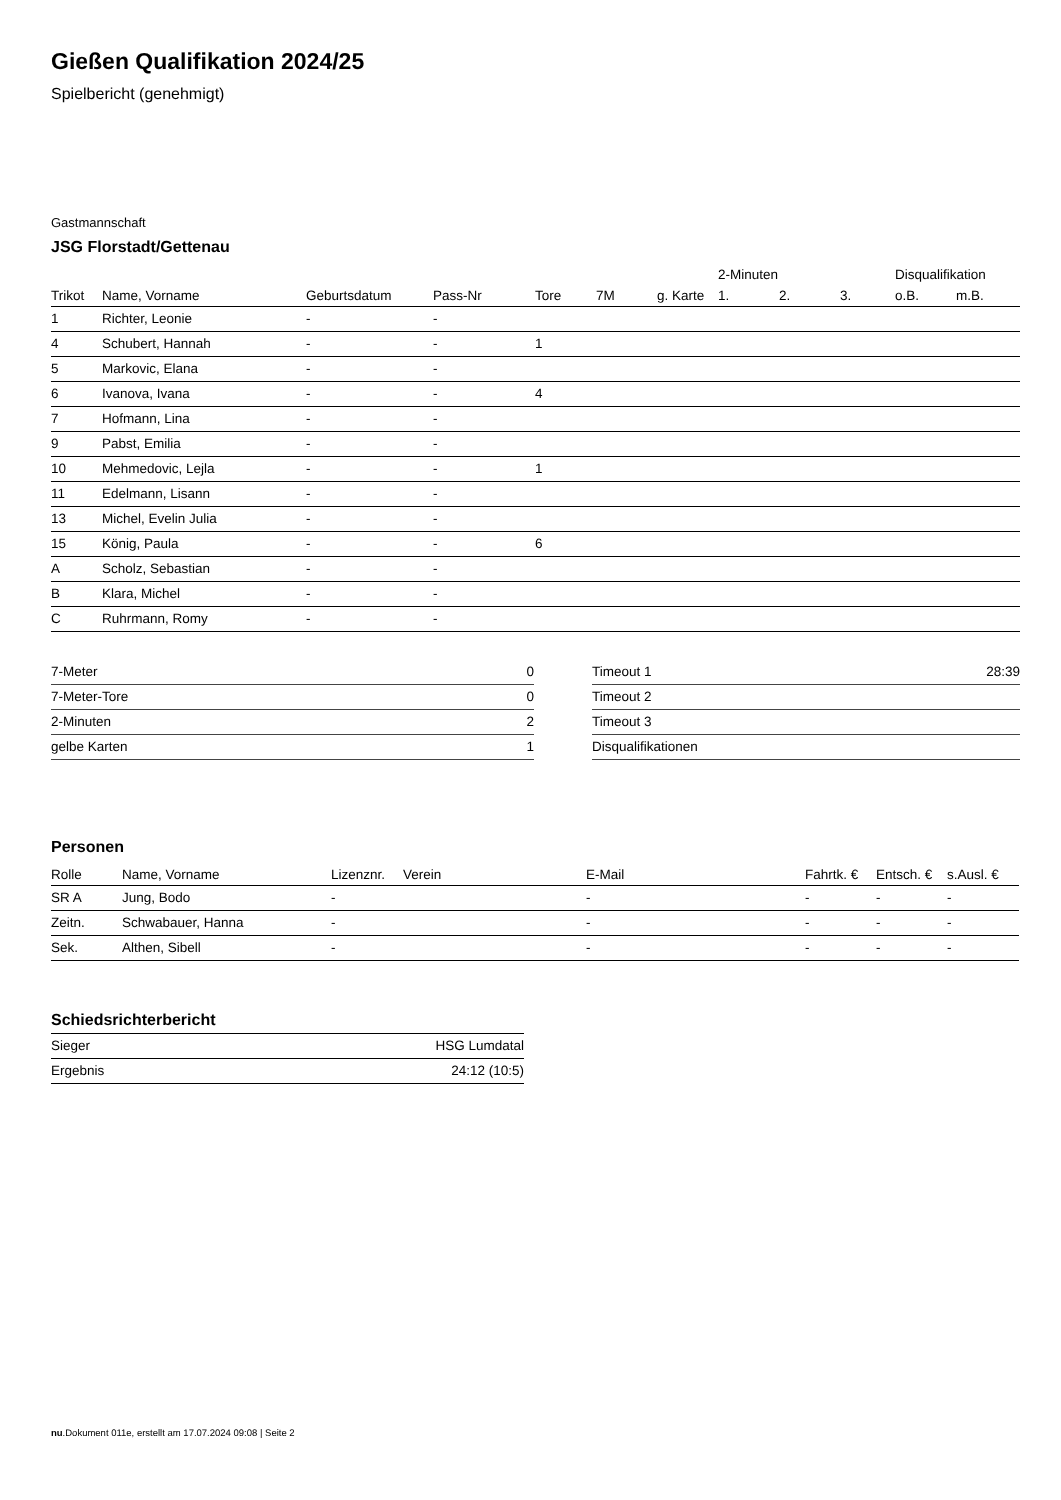Gießen Qualifikation 2024/25
Spielbericht (genehmigt)
Gastmannschaft
JSG Florstadt/Gettenau
| | | | | | | | 2-Minuten | | | Disqualifikation | |
| --- | --- | --- | --- | --- | --- | --- | --- | --- | --- | --- | --- |
| Trikot | Name, Vorname | Geburtsdatum | Pass-Nr | Tore | 7M | g. Karte | 1. | 2. | 3. | o.B. | m.B. |
| 1 | Richter, Leonie | - | - | | | | | | | | |
| 4 | Schubert, Hannah | - | - | 1 | | | | | | | |
| 5 | Markovic, Elana | - | - | | | | | | | | |
| 6 | Ivanova, Ivana | - | - | 4 | | | | | | | |
| 7 | Hofmann, Lina | - | - | | | | | | | | |
| 9 | Pabst, Emilia | - | - | | | | | | | | |
| 10 | Mehmedovic, Lejla | - | - | 1 | | | | | | | |
| 11 | Edelmann, Lisann | - | - | | | | | | | | |
| 13 | Michel, Evelin Julia | - | - | | | | | | | | |
| 15 | König, Paula | - | - | 6 | | | | | | | |
| A | Scholz, Sebastian | - | - | | | | | | | | |
| B | Klara, Michel | - | - | | | | | | | | |
| C | Ruhrmann, Romy | - | - | | | | | | | | |
| 7-Meter | 0 |
| 7-Meter-Tore | 0 |
| 2-Minuten | 2 |
| gelbe Karten | 1 |
| Timeout 1 | 28:39 |
| Timeout 2 | |
| Timeout 3 | |
| Disqualifikationen | |
Personen
| Rolle | Name, Vorname | Lizenznr. | Verein | E-Mail | Fahrtk. € | Entsch. € | s.Ausl. € |
| --- | --- | --- | --- | --- | --- | --- | --- |
| SR A | Jung, Bodo | - | | - | - | - | - |
| Zeitn. | Schwabauer, Hanna | - | | - | - | - | - |
| Sek. | Althen, Sibell | - | | - | - | - | - |
Schiedsrichterbericht
| Sieger | HSG Lumdatal |
| Ergebnis | 24:12 (10:5) |
nu.Dokument 011e, erstellt am 17.07.2024 09:08 | Seite 2